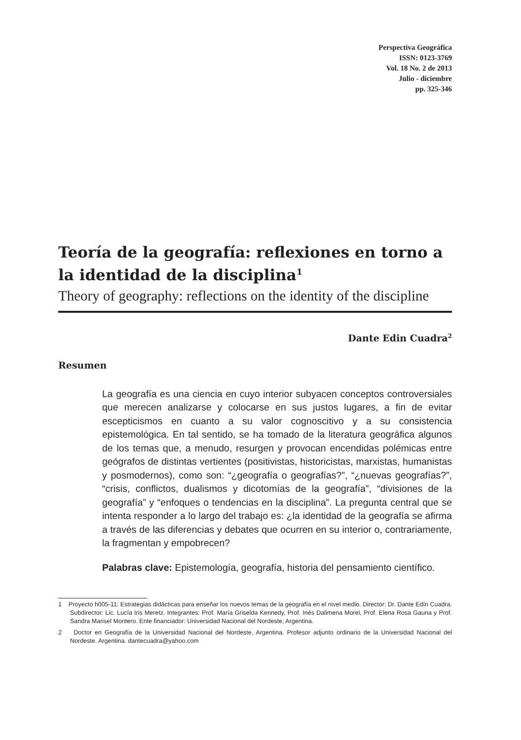Perspectiva Geográfica
ISSN: 0123-3769
Vol. 18 No. 2 de 2013
Julio - diciembre
pp. 325-346
Teoría de la geografía: reflexiones en torno a la identidad de la disciplina<sup>1</sup>
Theory of geography: reflections on the identity of the discipline
Dante Edin Cuadra<sup>2</sup>
Resumen
La geografía es una ciencia en cuyo interior subyacen conceptos controversiales que merecen analizarse y colocarse en sus justos lugares, a fin de evitar escepticismos en cuanto a su valor cognoscitivo y a su consistencia epistemológica. En tal sentido, se ha tomado de la literatura geográfica algunos de los temas que, a menudo, resurgen y provocan encendidas polémicas entre geógrafos de distintas vertientes (positivistas, historicistas, marxistas, humanistas y posmodernos), como son: “¿geografía o geografías?”, “¿nuevas geografías?”, “crisis, conflictos, dualismos y dicotomías de la geografía”, “divisiones de la geografía” y “enfoques o tendencias en la disciplina”. La pregunta central que se intenta responder a lo largo del trabajo es: ¿la identidad de la geografía se afirma a través de las diferencias y debates que ocurren en su interior o, contrariamente, la fragmentan y empobrecen?
Palabras clave: Epistemología, geografía, historia del pensamiento científico.
1 Proyecto h005-11: Estrategias didácticas para enseñar los nuevos temas de la geografía en el nivel medio. Director: Dr. Dante Edín Cuadra. Subdirector: Lic. Lucía Iris Meretz. Integrantes: Prof. María Griselda Kennedy, Prof. Inés Dalimena Morel, Prof. Elena Rosa Gauna y Prof. Sandra Marisel Montero. Ente financiador: Universidad Nacional del Nordeste, Argentina.
2 Doctor en Geografía de la Universidad Nacional del Nordeste, Argentina. Profesor adjunto ordinario de la Universidad Nacional del Nordeste. Argentina. dantecuadra@yahoo.com